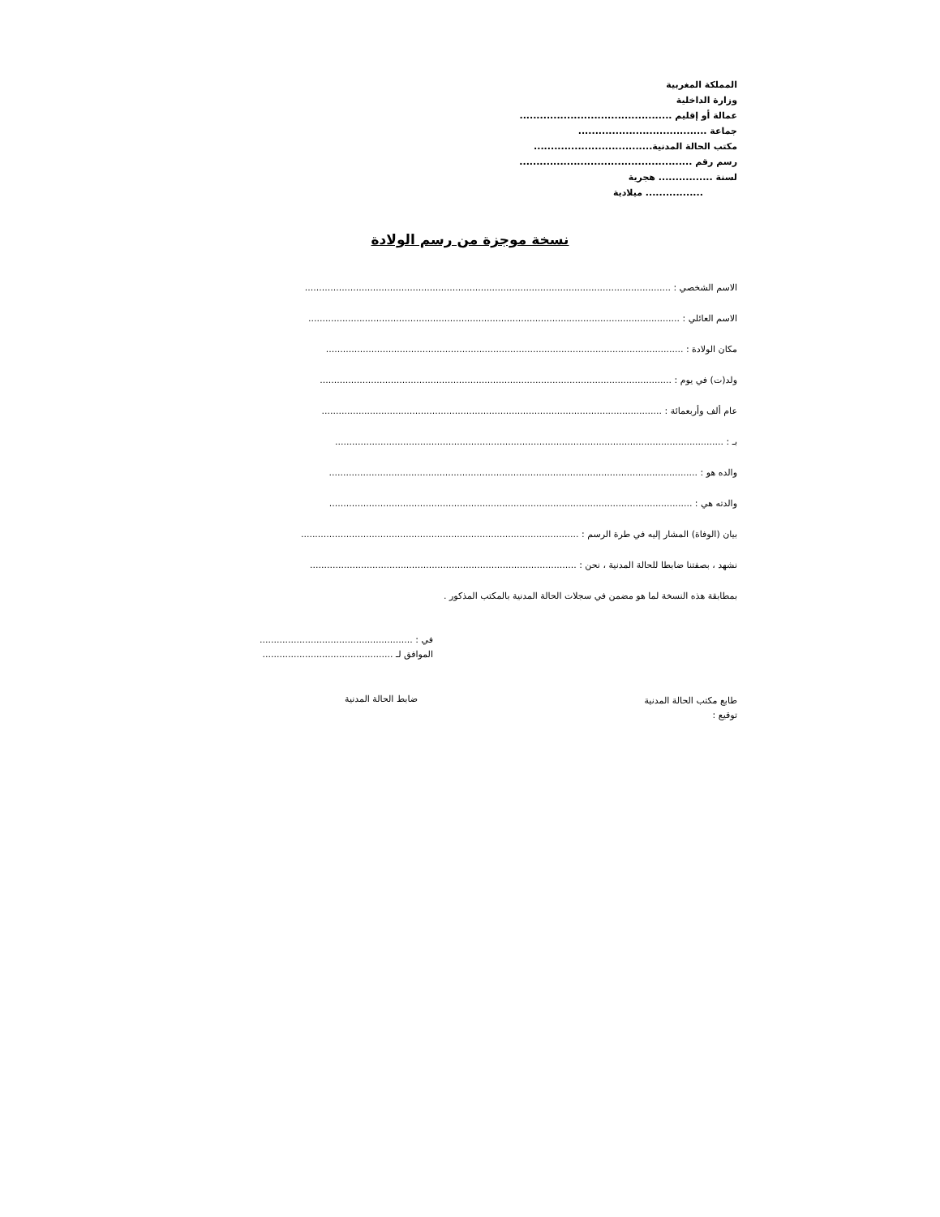المملكة المغربية
وزارة الداخلية
عمالة أو إقليم .............................................
جماعة ......................................
مكتب الحالة المدنية...................................
رسم رقم ...................................................
لسنة ................ هجرية
................. ميلادية
نسخة موجزة من رسم الولادة
الاسم الشخصي : .................................................................................................................................
الاسم العائلي : ...................................................................................................................................
مكان الولادة : ..............................................................................................................................
ولد(ت) في يوم : ............................................................................................................................
عام ألف وأربعمائة : ........................................................................................................................
بـ : .........................................................................................................................................
والده هو : ..................................................................................................................................
والدته هي : ................................................................................................................................
بيان (الوفاة) المشار إليه في طرة الرسم : ..................................................................................................
نشهد ، بصفتنا ضابطا للحالة المدنية ، نحن : ..............................................................................................
بمطابقة هذه النسخة لما هو مضمن في سجلات الحالة المدنية بالمكتب المذكور .
في : ......................................................
الموافق لـ ..............................................
طابع مكتب الحالة المدنية
توقيع :
ضابط الحالة المدنية